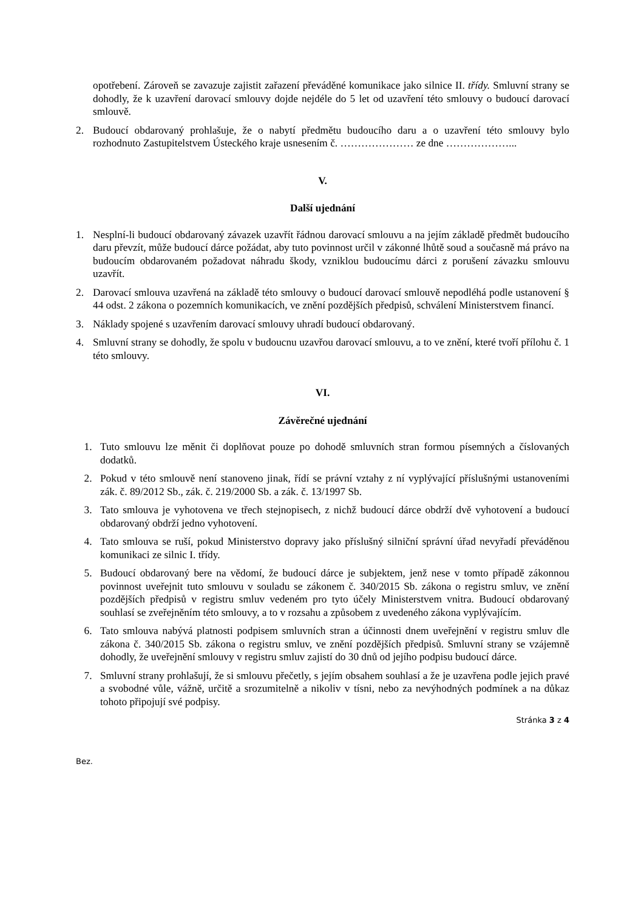opotřebení. Zároveň se zavazuje zajistit zařazení převáděné komunikace jako silnice II. třídy. Smluvní strany se dohodly, že k uzavření darovací smlouvy dojde nejdéle do 5 let od uzavření této smlouvy o budoucí darovací smlouvě.
2. Budoucí obdarovaný prohlašuje, že o nabytí předmětu budoucího daru a o uzavření této smlouvy bylo rozhodnuto Zastupitelstvem Ústeckého kraje usnesením č. ………………… ze dne ………………...
V.
Další ujednání
1. Nesplní-li budoucí obdarovaný závazek uzavřít řádnou darovací smlouvu a na jejím základě předmět budoucího daru převzít, může budoucí dárce požádat, aby tuto povinnost určil v zákonné lhůtě soud a současně má právo na budoucím obdarovaném požadovat náhradu škody, vzniklou budoucímu dárci z porušení závazku smlouvu uzavřít.
2. Darovací smlouva uzavřená na základě této smlouvy o budoucí darovací smlouvě nepodléhá podle ustanovení § 44 odst. 2 zákona o pozemních komunikacích, ve znění pozdějších předpisů, schválení Ministerstvem financí.
3. Náklady spojené s uzavřením darovací smlouvy uhradí budoucí obdarovaný.
4. Smluvní strany se dohodly, že spolu v budoucnu uzavřou darovací smlouvu, a to ve znění, které tvoří přílohu č. 1 této smlouvy.
VI.
Závěrečné ujednání
1. Tuto smlouvu lze měnit či doplňovat pouze po dohodě smluvních stran formou písemných a číslovaných dodatků.
2. Pokud v této smlouvě není stanoveno jinak, řídí se právní vztahy z ní vyplývající příslušnými ustanoveními zák. č. 89/2012 Sb., zák. č. 219/2000 Sb. a zák. č. 13/1997 Sb.
3. Tato smlouva je vyhotovena ve třech stejnopisech, z nichž budoucí dárce obdrží dvě vyhotovení a budoucí obdarovaný obdrží jedno vyhotovení.
4. Tato smlouva se ruší, pokud Ministerstvo dopravy jako příslušný silniční správní úřad nevyřadí převáděnou komunikaci ze silnic I. třídy.
5. Budoucí obdarovaný bere na vědomí, že budoucí dárce je subjektem, jenž nese v tomto případě zákonnou povinnost uveřejnit tuto smlouvu v souladu se zákonem č. 340/2015 Sb. zákona o registru smluv, ve znění pozdějších předpisů v registru smluv vedeném pro tyto účely Ministerstvem vnitra. Budoucí obdarovaný souhlasí se zveřejněním této smlouvy, a to v rozsahu a způsobem z uvedeného zákona vyplývajícím.
6. Tato smlouva nabývá platnosti podpisem smluvních stran a účinnosti dnem uveřejnění v registru smluv dle zákona č. 340/2015 Sb. zákona o registru smluv, ve znění pozdějších předpisů. Smluvní strany se vzájemně dohodly, že uveřejnění smlouvy v registru smluv zajistí do 30 dnů od jejího podpisu budoucí dárce.
7. Smluvní strany prohlašují, že si smlouvu přečetly, s jejím obsahem souhlasí a že je uzavřena podle jejich pravé a svobodné vůle, vážně, určitě a srozumitelně a nikoliv v tísni, nebo za nevýhodných podmínek a na důkaz tohoto připojují své podpisy.
Stránka 3 z 4
Bez.